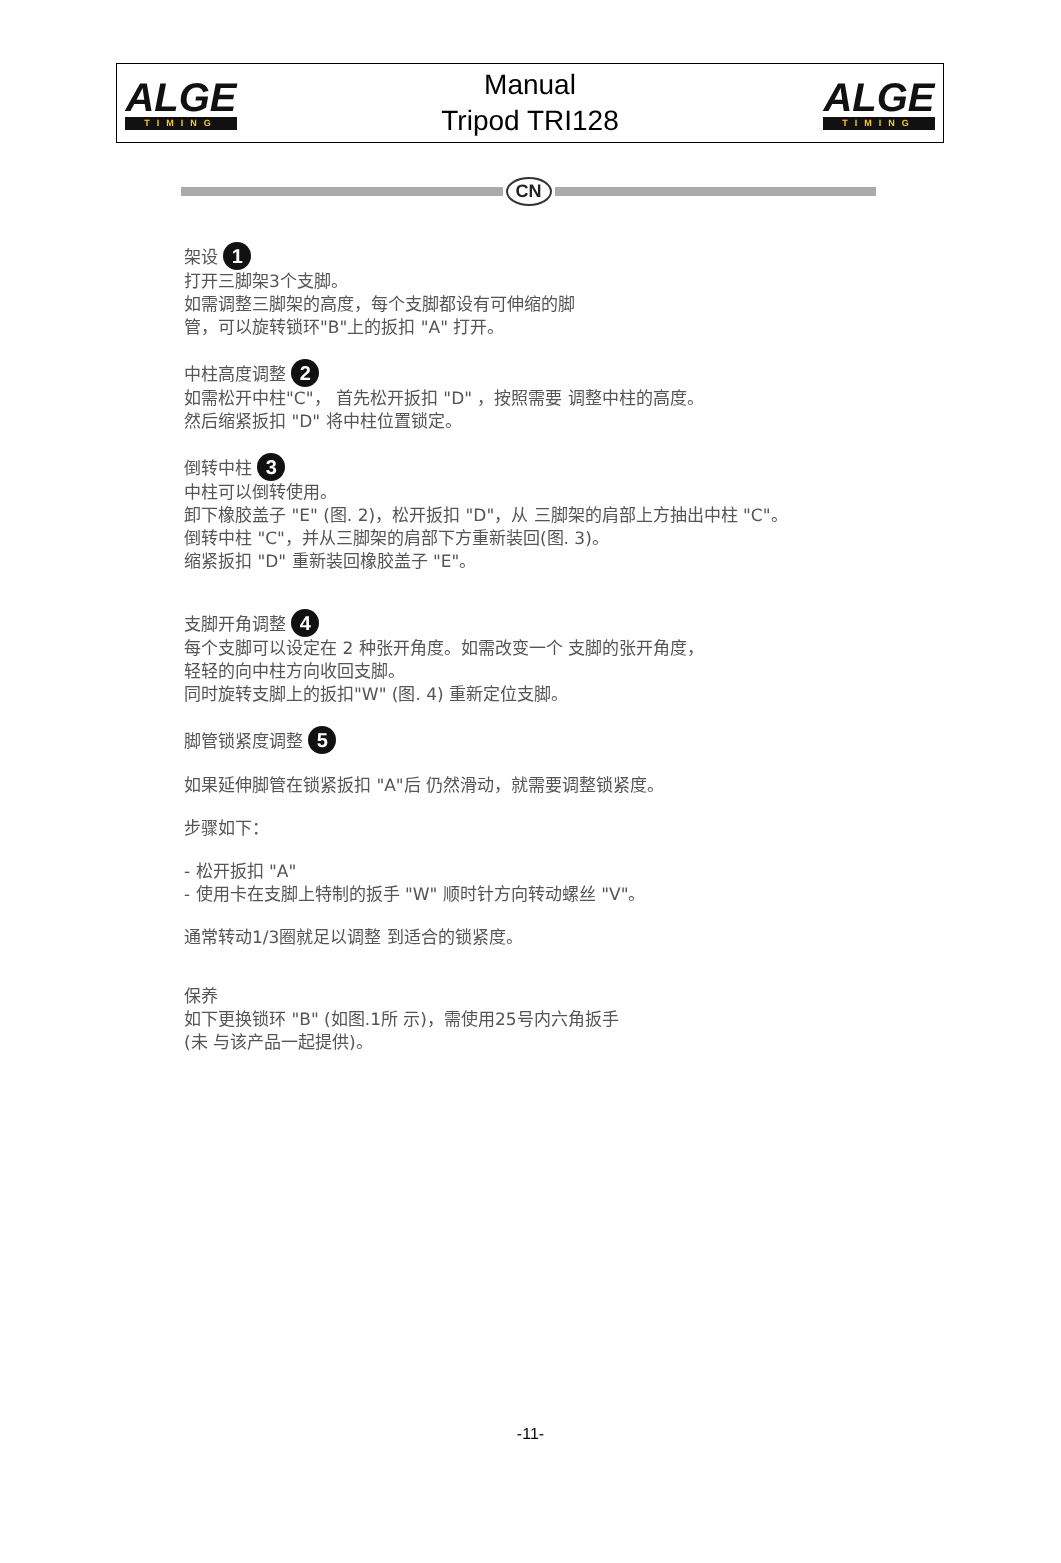ALGE
TIMING
Manual
Tripod TRI128
ALGE
TIMING
CN
架设 1
打开三脚架3个支脚。
如需调整三脚架的高度，每个支脚都设有可伸缩的脚
管，可以旋转锁环"B"上的扳扣 "A" 打开。
中柱高度调整 2
如需松开中柱"C"， 首先松开扳扣 "D" ，按照需要 调整中柱的高度。
然后缩紧扳扣 "D" 将中柱位置锁定。
倒转中柱 3
中柱可以倒转使用。
卸下橡胶盖子 "E" (图. 2)，松开扳扣 "D"，从 三脚架的肩部上方抽出中柱 "C"。
倒转中柱 "C"，并从三脚架的肩部下方重新装回(图. 3)。
缩紧扳扣 "D" 重新装回橡胶盖子 "E"。
支脚开角调整 4
每个支脚可以设定在 2 种张开角度。如需改变一个 支脚的张开角度，
轻轻的向中柱方向收回支脚。
同时旋转支脚上的扳扣"W" (图. 4) 重新定位支脚。
脚管锁紧度调整 5
如果延伸脚管在锁紧扳扣 "A"后 仍然滑动，就需要调整锁紧度。
步骤如下：
- 松开扳扣 "A"
- 使用卡在支脚上特制的扳手 "W" 顺时针方向转动螺丝 "V"。
通常转动1/3圈就足以调整 到适合的锁紧度。
保养
如下更换锁环 "B" (如图.1所 示)，需使用25号内六角扳手
(未 与该产品一起提供)。
-11-